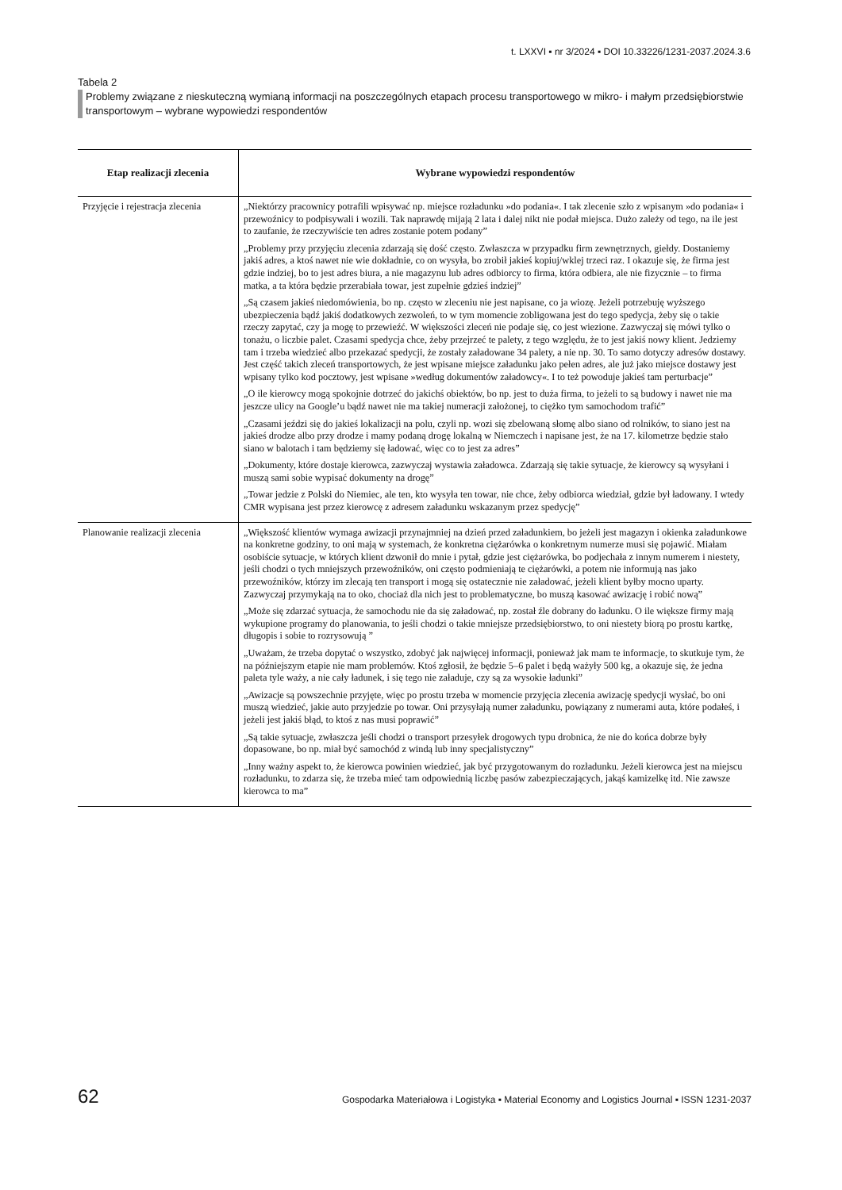t. LXXVI ▪ nr 3/2024 ▪ DOI 10.33226/1231-2037.2024.3.6
Tabela 2
Problemy związane z nieskuteczną wymianą informacji na poszczególnych etapach procesu transportowego w mikro- i małym przedsiębiorstwie transportowym – wybrane wypowiedzi respondentów
| Etap realizacji zlecenia | Wybrane wypowiedzi respondentów |
| --- | --- |
| Przyjęcie i rejestracja zlecenia | „Niektórzy pracownicy potrafili wpisywać np. miejsce rozładunku »do podania«. I tak zlecenie szło z wpisanym »do podania« i przewoźnicy to podpisywali i wozili. Tak naprawdę mijają 2 lata i dalej nikt nie podał miejsca. Dużo zależy od tego, na ile jest to zaufanie, że rzeczywiście ten adres zostanie potem podany” „Problemy przy przyjęciu zlecenia zdarzają się dość często. Zwłaszcza w przypadku firm zewnętrznych, giełdy. Dostaniemy jakiś adres, a ktoś nawet nie wie dokładnie, co on wysyła, bo zrobił jakieś kopiuj/wklej trzeci raz. I okazuje się, że firma jest gdzie indziej, bo to jest adres biura, a nie magazynu lub adres odbiorcy to firma, która odbiera, ale nie fizycznie – to firma matka, a ta która będzie przerabiała towar, jest zupełnie gdzieś indziej” „Są czasem jakieś niedomówienia, bo np. często w zleceniu nie jest napisane, co ja wiozę. Jeżeli potrzebuję wyższego ubezpieczenia bądź jakiś dodatkowych zezwoleń, to w tym momencie zobligowana jest do tego spedycja, żeby się o takie rzeczy zapytać, czy ja mogę to przewieźć. W większości zleceń nie podaje się, co jest wiezione. Zazwyczaj się mówi tylko o tonażu, o liczbie palet. Czasami spedycja chce, żeby przejrzeć te palety, z tego względu, że to jest jakiś nowy klient. Jedziemy tam i trzeba wiedzieć albo przekazać spedycji, że zostały załadowane 34 palety, a nie np. 30. To samo dotyczy adresów dostawy. Jest część takich zleceń transportowych, że jest wpisane miejsce załadunku jako pełen adres, ale już jako miejsce dostawy jest wpisany tylko kod pocztowy, jest wpisane »według dokumentów załadowcy«. I to też powoduje jakieś tam perturbacje” „O ile kierowcy mogą spokojnie dotrzeć do jakichś obiektów, bo np. jest to duża firma, to jeżeli to są budowy i nawet nie ma jeszcze ulicy na Google’u bądź nawet nie ma takiej numeracji założonej, to ciężko tym samochodom trafić” „Czasami jeździ się do jakieś lokalizacji na polu, czyli np. wozi się zbelowaną słomę albo siano od rolników, to siano jest na jakieś drodze albo przy drodze i mamy podaną drogę lokalną w Niemczech i napisane jest, że na 17. kilometrze będzie stało siano w balotach i tam będziemy się ładować, więc co to jest za adres” „Dokumenty, które dostaje kierowca, zazwyczaj wystawia załadowca. Zdarzają się takie sytuacje, że kierowcy są wysyłani i muszą sami sobie wypisać dokumenty na drogę” „Towar jedzie z Polski do Niemiec, ale ten, kto wysyła ten towar, nie chce, żeby odbiorca wiedział, gdzie był ładowany. I wtedy CMR wypisana jest przez kierowcę z adresem załadunku wskazanym przez spedycję” |
| Planowanie realizacji zlecenia | „Większość klientów wymaga awizacji przynajmniej na dzień przed załadunkiem, bo jeżeli jest magazyn i okienka załadunkowe na konkretne godziny, to oni mają w systemach, że konkretna ciężarówka o konkretnym numerze musi się pojawić. Miałam osobiście sytuacje, w których klient dzwonił do mnie i pytał, gdzie jest ciężarówka, bo podjechała z innym numerem i niestety, jeśli chodzi o tych mniejszych przewoźników, oni często podmieniają te ciężarówki, a potem nie informują nas jako przewoźników, którzy im zlecają ten transport i mogą się ostatecznie nie załadować, jeżeli klient byłby mocno uparty. Zazwyczaj przymykają na to oko, chociaż dla nich jest to problematyczne, bo muszą kasować awizację i robić nową” „Może się zdarzać sytuacja, że samochodu nie da się załadować, np. został źle dobrany do ładunku. O ile większe firmy mają wykupione programy do planowania, to jeśli chodzi o takie mniejsze przedsiębiorstwo, to oni niestety biorą po prostu kartkę, długopis i sobie to rozrysowują ” „Uważam, że trzeba dopytać o wszystko, zdobyć jak najwięcej informacji, ponieważ jak mam te informacje, to skutkuje tym, że na późniejszym etapie nie mam problemów. Ktoś zgłosił, że będzie 5–6 palet i będą ważyły 500 kg, a okazuje się, że jedna paleta tyle waży, a nie cały ładunek, i się tego nie załaduje, czy są za wysokie ładunki” „Awizacje są powszechnie przyjęte, więc po prostu trzeba w momencie przyjęcia zlecenia awizację spedycji wysłać, bo oni muszą wiedzieć, jakie auto przyjedzie po towar. Oni przysyłają numer załadunku, powiązany z numerami auta, które podałeś, i jeżeli jest jakiś błąd, to ktoś z nas musi poprawić” „Są takie sytuacje, zwłaszcza jeśli chodzi o transport przesyłek drogowych typu drobnica, że nie do końca dobrze były dopasowane, bo np. miał być samochód z windą lub inny specjalistyczny” „Inny ważny aspekt to, że kierowca powinien wiedzieć, jak być przygotowanym do rozładunku. Jeżeli kierowca jest na miejscu rozładunku, to zdarza się, że trzeba mieć tam odpowiednią liczbę pasów zabezpieczających, jakąś kamizelkę itd. Nie zawsze kierowca to ma” |
62 Gospodarka Materiałowa i Logistyka ▪ Material Economy and Logistics Journal ▪ ISSN 1231-2037